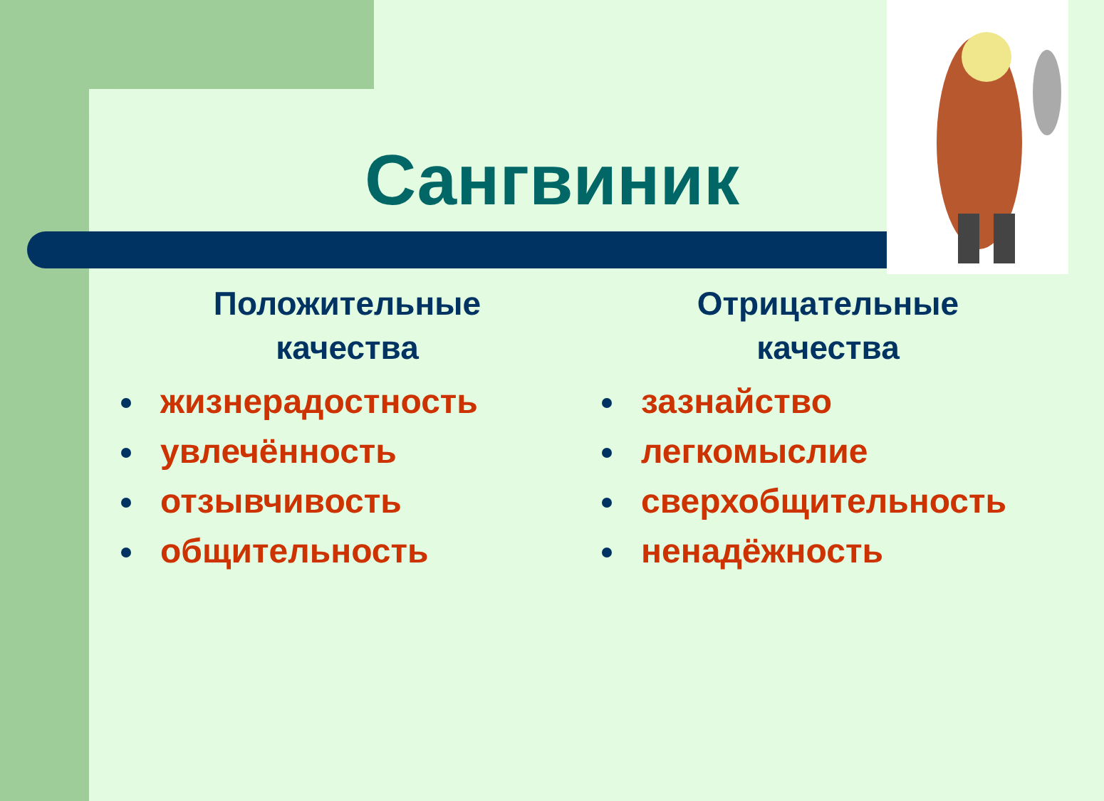Сангвиник
Положительные
качества
жизнерадостность
увлечённость
отзывчивость
общительность
Отрицательные
качества
зазнайство
легкомыслие
сверхобщительность
ненадёжность